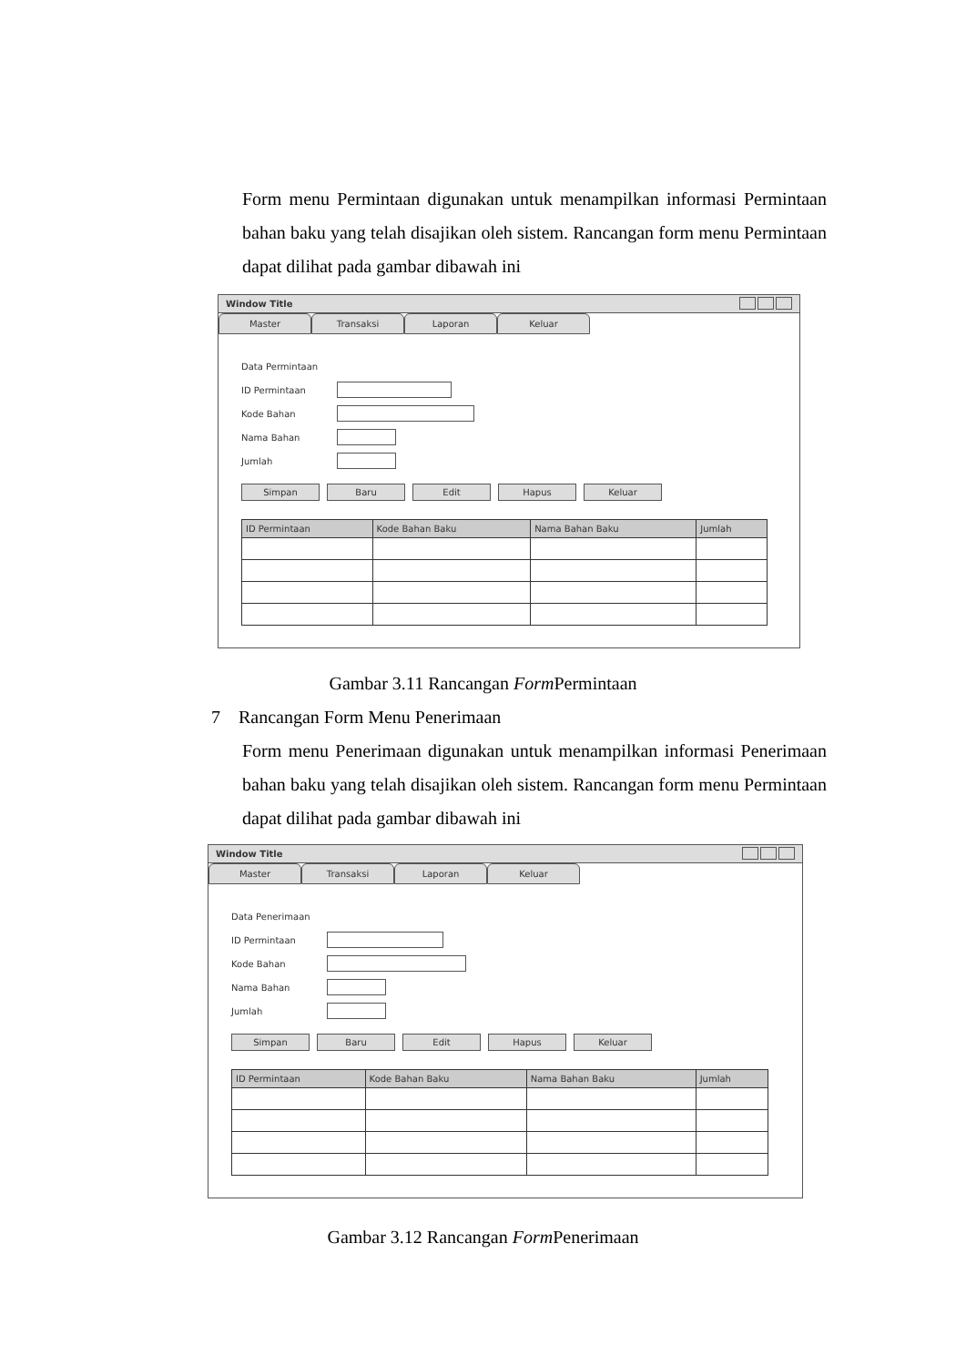Form menu Permintaan digunakan untuk menampilkan informasi Permintaan bahan baku yang telah disajikan oleh sistem. Rancangan form menu Permintaan dapat dilihat pada gambar dibawah ini
Window Title
Master Transaksi Laporan Keluar
Data Permintaan
ID Permintaan
Kode Bahan
Nama Bahan
Jumlah
Simpan Baru Edit Hapus Keluar
| ID Permintaan | Kode Bahan Baku | Nama Bahan Baku | Jumlah |
| --- | --- | --- | --- |
Gambar 3.11 Rancangan Form Permintaan
7 Rancangan Form Menu Penerimaan
Form menu Penerimaan digunakan untuk menampilkan informasi Penerimaan bahan baku yang telah disajikan oleh sistem. Rancangan form menu Permintaan dapat dilihat pada gambar dibawah ini
Window Title
Master Transaksi Laporan Keluar
Data Penerimaan
ID Permintaan
Kode Bahan
Nama Bahan
Jumlah
Simpan Baru Edit Hapus Keluar
| ID Permintaan | Kode Bahan Baku | Nama Bahan Baku | Jumlah |
| --- | --- | --- | --- |
Gambar 3.12 Rancangan Form Penerimaan